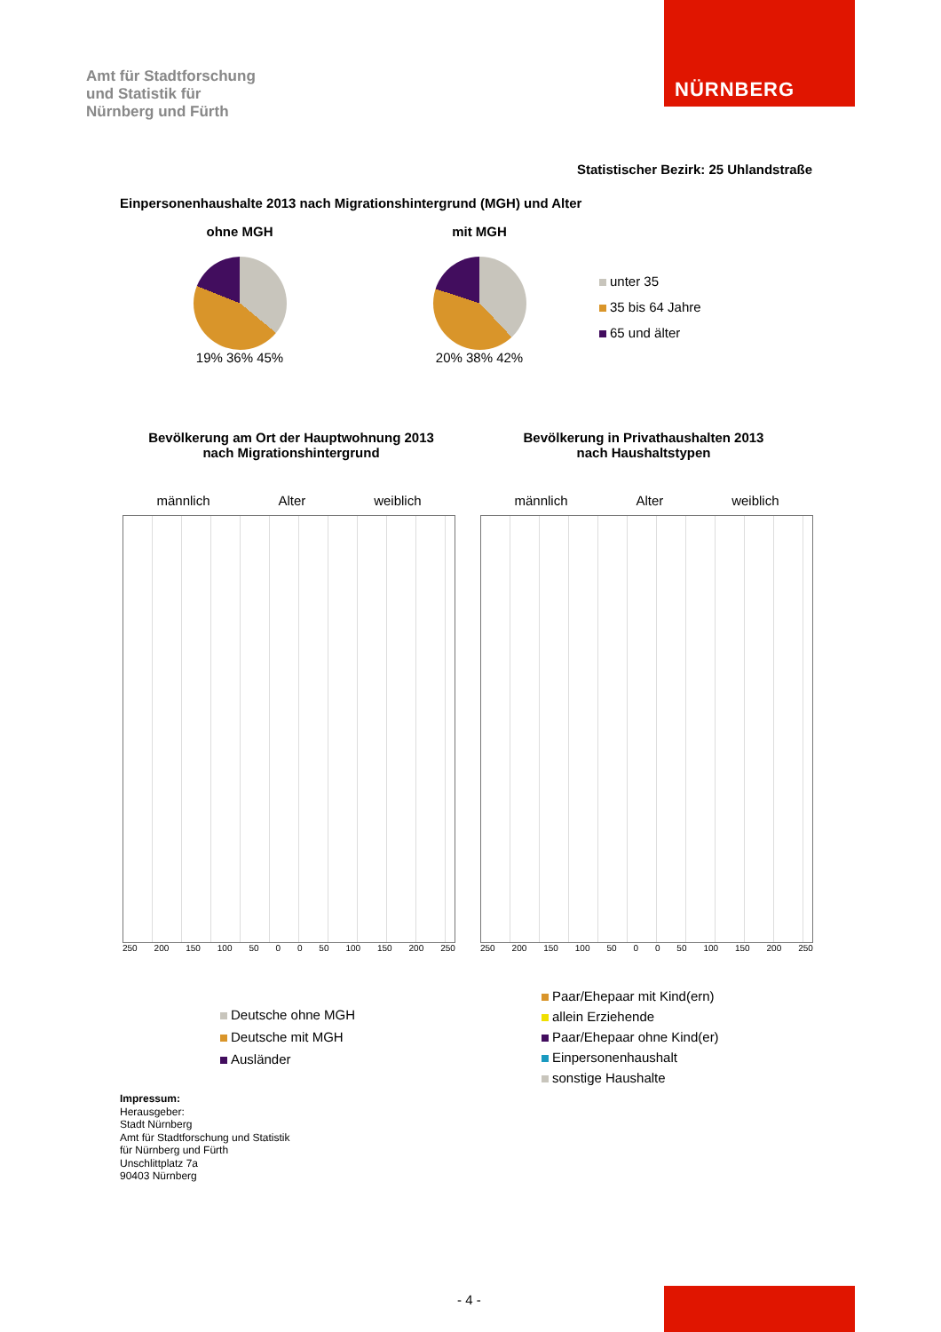Amt für Stadtforschung
und Statistik für
Nürnberg und Fürth
NÜRNBERG
Statistischer Bezirk: 25 Uhlandstraße
Einpersonenhaushalte 2013 nach Migrationshintergrund (MGH) und Alter
ohne MGH
19% 36% 45%
mit MGH
20% 38% 42%
unter 35
35 bis 64 Jahre
65 und älter
Bevölkerung am Ort der Hauptwohnung 2013
nach Migrationshintergrund
Bevölkerung in Privathaushalten 2013
nach Haushaltstypen
männlich Alter weiblich
250 200 150 100 50 0 0 50 100 150 200 250
männlich Alter weiblich
250 200 150 100 50 0 0 50 100 150 200 250
Deutsche ohne MGH
Deutsche mit MGH
Ausländer
Paar/Ehepaar mit Kind(ern)
allein Erziehende
Paar/Ehepaar ohne Kind(er)
Einpersonenhaushalt
sonstige Haushalte
Impressum:
Herausgeber:
Stadt Nürnberg
Amt für Stadtforschung und Statistik
für Nürnberg und Fürth
Unschlittplatz 7a
90403 Nürnberg
- 4 -